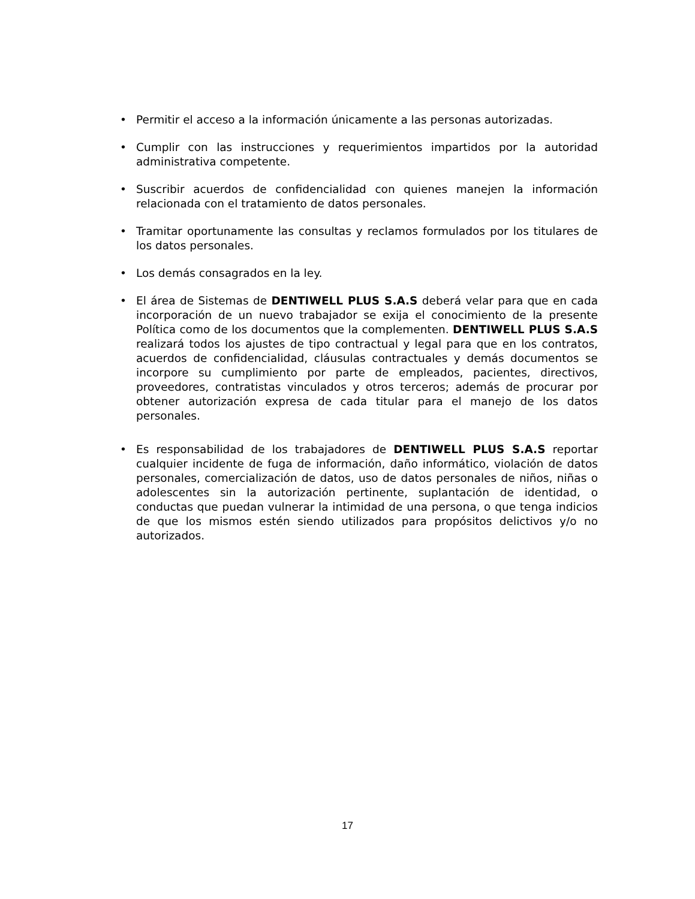• Permitir el acceso a la información únicamente a las personas autorizadas.
• Cumplir con las instrucciones y requerimientos impartidos por la autoridad administrativa competente.
• Suscribir acuerdos de confidencialidad con quienes manejen la información relacionada con el tratamiento de datos personales.
• Tramitar oportunamente las consultas y reclamos formulados por los titulares de los datos personales.
• Los demás consagrados en la ley.
• El área de Sistemas de DENTIWELL PLUS S.A.S deberá velar para que en cada incorporación de un nuevo trabajador se exija el conocimiento de la presente Política como de los documentos que la complementen. DENTIWELL PLUS S.A.S realizará todos los ajustes de tipo contractual y legal para que en los contratos, acuerdos de confidencialidad, cláusulas contractuales y demás documentos se incorpore su cumplimiento por parte de empleados, pacientes, directivos, proveedores, contratistas vinculados y otros terceros; además de procurar por obtener autorización expresa de cada titular para el manejo de los datos personales.
• Es responsabilidad de los trabajadores de DENTIWELL PLUS S.A.S reportar cualquier incidente de fuga de información, daño informático, violación de datos personales, comercialización de datos, uso de datos personales de niños, niñas o adolescentes sin la autorización pertinente, suplantación de identidad, o conductas que puedan vulnerar la intimidad de una persona, o que tenga indicios de que los mismos estén siendo utilizados para propósitos delictivos y/o no autorizados.
17